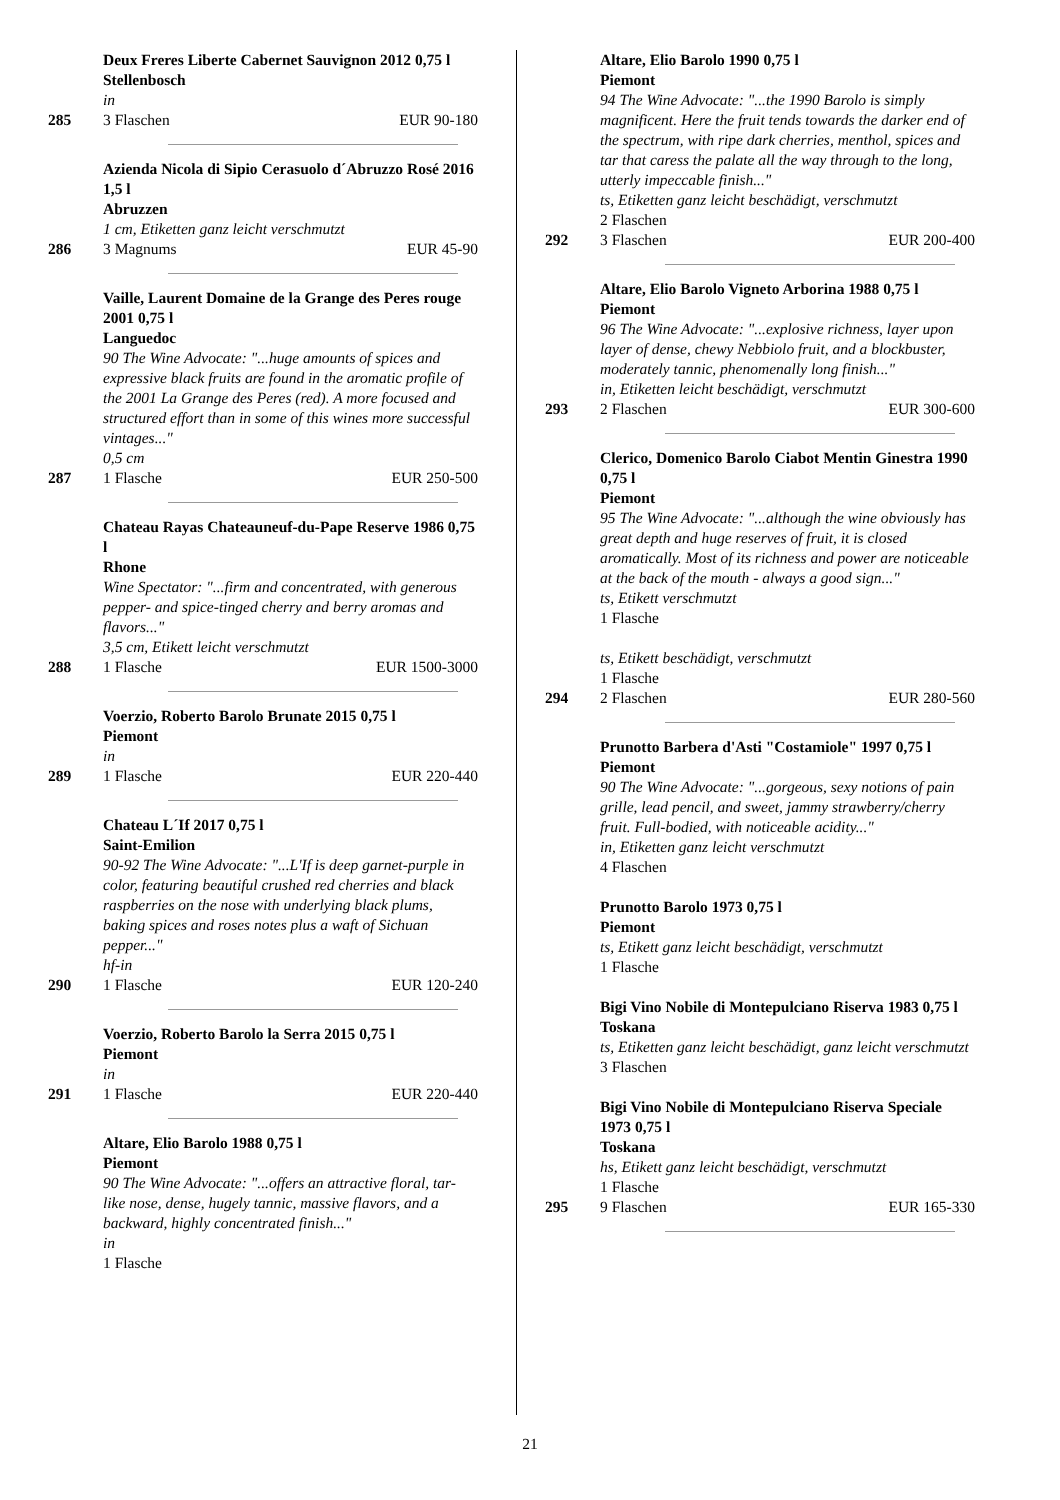Deux Freres Liberte Cabernet Sauvignon 2012 0,75 l Stellenbosch
in
285 3 Flaschen EUR 90-180
Azienda Nicola di Sipio Cerasuolo d´Abruzzo Rosé 2016 1,5 l
Abruzzen
1 cm, Etiketten ganz leicht verschmutzt
286 3 Magnums EUR 45-90
Vaille, Laurent Domaine de la Grange des Peres rouge 2001 0,75 l
Languedoc
90 The Wine Advocate: "...huge amounts of spices and expressive black fruits are found in the aromatic profile of the 2001 La Grange des Peres (red). A more focused and structured effort than in some of this wines more successful vintages..."
0,5 cm
287 1 Flasche EUR 250-500
Chateau Rayas Chateauneuf-du-Pape Reserve 1986 0,75 l
Rhone
Wine Spectator: "...firm and concentrated, with generous pepper- and spice-tinged cherry and berry aromas and flavors..."
3,5 cm, Etikett leicht verschmutzt
288 1 Flasche EUR 1500-3000
Voerzio, Roberto Barolo Brunate 2015 0,75 l
Piemont
in
289 1 Flasche EUR 220-440
Chateau L´If 2017 0,75 l
Saint-Emilion
90-92 The Wine Advocate: "...L'If is deep garnet-purple in color, featuring beautiful crushed red cherries and black raspberries on the nose with underlying black plums, baking spices and roses notes plus a waft of Sichuan pepper..."
hf-in
290 1 Flasche EUR 120-240
Voerzio, Roberto Barolo la Serra 2015 0,75 l
Piemont
in
291 1 Flasche EUR 220-440
Altare, Elio Barolo 1988 0,75 l
Piemont
90 The Wine Advocate: "...offers an attractive floral, tar-like nose, dense, hugely tannic, massive flavors, and a backward, highly concentrated finish..."
in
1 Flasche
Altare, Elio Barolo 1990 0,75 l
Piemont
94 The Wine Advocate: "...the 1990 Barolo is simply magnificent. Here the fruit tends towards the darker end of the spectrum, with ripe dark cherries, menthol, spices and tar that caress the palate all the way through to the long, utterly impeccable finish..."
ts, Etiketten ganz leicht beschädigt, verschmutzt
2 Flaschen
292 3 Flaschen EUR 200-400
Altare, Elio Barolo Vigneto Arborina 1988 0,75 l
Piemont
96 The Wine Advocate: "...explosive richness, layer upon layer of dense, chewy Nebbiolo fruit, and a blockbuster, moderately tannic, phenomenally long finish..."
in, Etiketten leicht beschädigt, verschmutzt
293 2 Flaschen EUR 300-600
Clerico, Domenico Barolo Ciabot Mentin Ginestra 1990 0,75 l
Piemont
95 The Wine Advocate: "...although the wine obviously has great depth and huge reserves of fruit, it is closed aromatically. Most of its richness and power are noticeable at the back of the mouth - always a good sign..."
ts, Etikett verschmutzt
1 Flasche
ts, Etikett beschädigt, verschmutzt
1 Flasche
294 2 Flaschen EUR 280-560
Prunotto Barbera d'Asti "Costamiole" 1997 0,75 l
Piemont
90 The Wine Advocate: "...gorgeous, sexy notions of pain grille, lead pencil, and sweet, jammy strawberry/cherry fruit. Full-bodied, with noticeable acidity..."
in, Etiketten ganz leicht verschmutzt
4 Flaschen
Prunotto Barolo 1973 0,75 l
Piemont
ts, Etikett ganz leicht beschädigt, verschmutzt
1 Flasche
Bigi Vino Nobile di Montepulciano Riserva 1983 0,75 l
Toskana
ts, Etiketten ganz leicht beschädigt, ganz leicht verschmutzt
3 Flaschen
Bigi Vino Nobile di Montepulciano Riserva Speciale 1973 0,75 l
Toskana
hs, Etikett ganz leicht beschädigt, verschmutzt
1 Flasche
295 9 Flaschen EUR 165-330
21